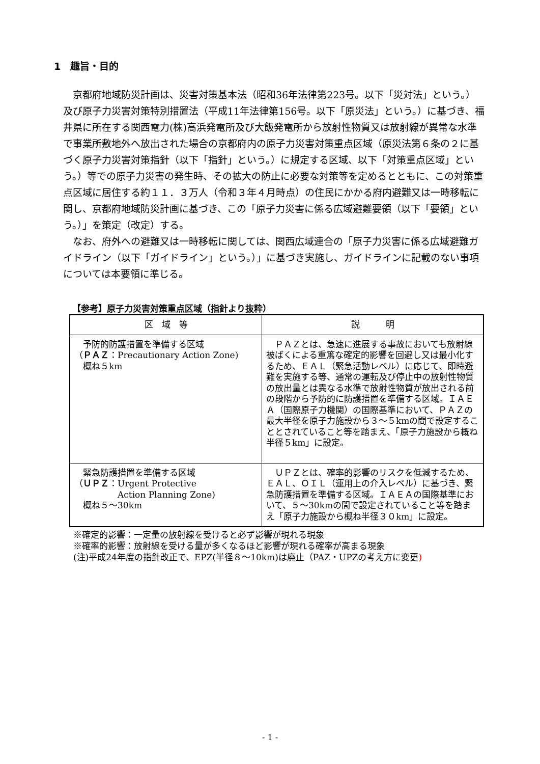1　趣旨・目的
京都府地域防災計画は、災害対策基本法（昭和36年法律第223号。以下「災対法」という。）及び原子力災害対策特別措置法（平成11年法律第156号。以下「原災法」という。）に基づき、福井県に所在する関西電力(株)高浜発電所及び大飯発電所から放射性物質又は放射線が異常な水準で事業所敷地外へ放出された場合の京都府内の原子力災害対策重点区域（原災法第６条の２に基づく原子力災害対策指針（以下「指針」という。）に規定する区域、以下「対策重点区域」という。）等での原子力災害の発生時、その拡大の防止に必要な対策等を定めるとともに、この対策重点区域に居住する約１１．３万人（令和３年４月時点）の住民にかかる府内避難又は一時移転に関し、京都府地域防災計画に基づき、この「原子力災害に係る広域避難要領（以下「要領」という。）」を策定（改定）する。
なお、府外への避難又は一時移転に関しては、関西広域連合の「原子力災害に係る広域避難ガイドライン（以下「ガイドライン」という。）」に基づき実施し、ガイドラインに記載のない事項については本要領に準じる。
【参考】原子力災害対策重点区域（指針より抜粋）
| 区 域 等 | 説 明 |
| --- | --- |
| 予防的防護措置を準備する区域 （ ＰＡＺ ：Precautionary Action Zone) 概ね５km | ＰＡＺとは、急速に進展する事故においても放射線被ばくによる重篤な確定的影響を回避し又は最小化するため、ＥＡＬ（緊急活動レベル）に応じて、即時避難を実施する等、通常の運転及び停止中の放射性物質の放出量とは異なる水準で放射性物質が放出される前の段階から予防的に防護措置を準備する区域。ＩＡＥＡ（国際原子力機関）の国際基準において、ＰＡＺの最大半径を原子力施設から３～５kmの間で設定することとされていること等を踏まえ、「原子力施設から概ね半径５km」に設定。 |
| 緊急防護措置を準備する区域 （ ＵＰＺ ：Urgent Protective Action Planning Zone) 概ね５～30km | ＵＰＺとは、確率的影響のリスクを低減するため、ＥＡＬ、ＯＩＬ（運用上の介入レベル）に基づき、緊急防護措置を準備する区域。ＩＡＥＡの国際基準において、５～30kmの間で設定されていること等を踏まえ「原子力施設から概ね半径３０km」に設定。 |
※確定的影響：一定量の放射線を受けると必ず影響が現れる現象
※確率的影響：放射線を受ける量が多くなるほど影響が現れる確率が高まる現象
(注)平成24年度の指針改正で、EPZ(半径８～10km)は廃止（PAZ・UPZの考え方に変更)
- 1 -